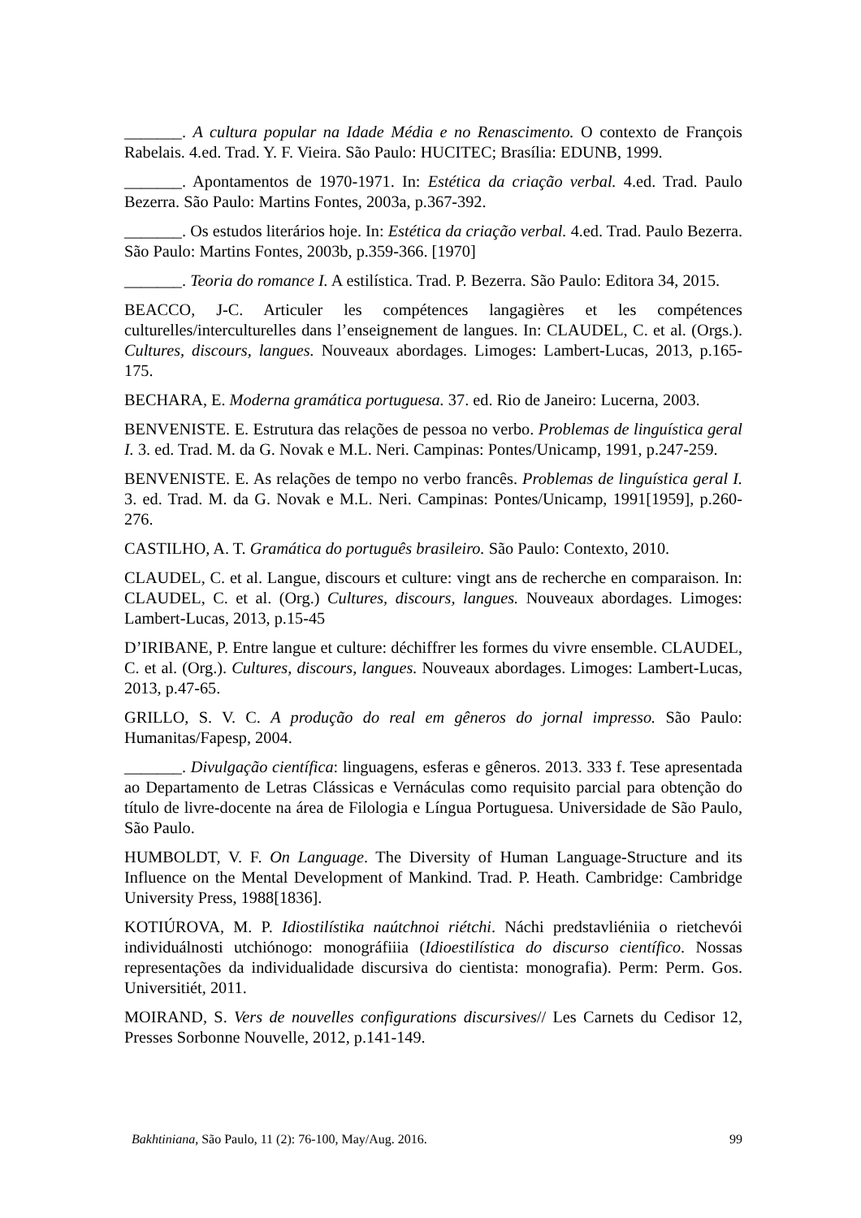_______. A cultura popular na Idade Média e no Renascimento. O contexto de François Rabelais. 4.ed. Trad. Y. F. Vieira. São Paulo: HUCITEC; Brasília: EDUNB, 1999.
_______. Apontamentos de 1970-1971. In: Estética da criação verbal. 4.ed. Trad. Paulo Bezerra. São Paulo: Martins Fontes, 2003a, p.367-392.
_______. Os estudos literários hoje. In: Estética da criação verbal. 4.ed. Trad. Paulo Bezerra. São Paulo: Martins Fontes, 2003b, p.359-366. [1970]
_______. Teoria do romance I. A estilística. Trad. P. Bezerra. São Paulo: Editora 34, 2015.
BEACCO, J-C. Articuler les compétences langagières et les compétences culturelles/interculturelles dans l’enseignement de langues. In: CLAUDEL, C. et al. (Orgs.). Cultures, discours, langues. Nouveaux abordages. Limoges: Lambert-Lucas, 2013, p.165-175.
BECHARA, E. Moderna gramática portuguesa. 37. ed. Rio de Janeiro: Lucerna, 2003.
BENVENISTE. E. Estrutura das relações de pessoa no verbo. Problemas de linguística geral I. 3. ed. Trad. M. da G. Novak e M.L. Neri. Campinas: Pontes/Unicamp, 1991, p.247-259.
BENVENISTE. E. As relações de tempo no verbo francês. Problemas de linguística geral I. 3. ed. Trad. M. da G. Novak e M.L. Neri. Campinas: Pontes/Unicamp, 1991[1959], p.260-276.
CASTILHO, A. T. Gramática do português brasileiro. São Paulo: Contexto, 2010.
CLAUDEL, C. et al. Langue, discours et culture: vingt ans de recherche en comparaison. In: CLAUDEL, C. et al. (Org.) Cultures, discours, langues. Nouveaux abordages. Limoges: Lambert-Lucas, 2013, p.15-45
D’IRIBANE, P. Entre langue et culture: déchiffrer les formes du vivre ensemble. CLAUDEL, C. et al. (Org.). Cultures, discours, langues. Nouveaux abordages. Limoges: Lambert-Lucas, 2013, p.47-65.
GRILLO, S. V. C. A produção do real em gêneros do jornal impresso. São Paulo: Humanitas/Fapesp, 2004.
_______. Divulgação científica: linguagens, esferas e gêneros. 2013. 333 f. Tese apresentada ao Departamento de Letras Clássicas e Vernáculas como requisito parcial para obtenção do título de livre-docente na área de Filologia e Língua Portuguesa. Universidade de São Paulo, São Paulo.
HUMBOLDT, V. F. On Language. The Diversity of Human Language-Structure and its Influence on the Mental Development of Mankind. Trad. P. Heath. Cambridge: Cambridge University Press, 1988[1836].
KOTIÚROVA, M. P. Idiostilístika naútchnoi riétchi. Náchi predstavliéniia o rietchevói individuálnosti utchiónogo: monográfiiia (Idioestilística do discurso científico. Nossas representações da individualidade discursiva do cientista: monografia). Perm: Perm. Gos. Universitiét, 2011.
MOIRAND, S. Vers de nouvelles configurations discursives// Les Carnets du Cedisor 12, Presses Sorbonne Nouvelle, 2012, p.141-149.
Bakhtiniana, São Paulo, 11 (2): 76-100, May/Aug. 2016. 99